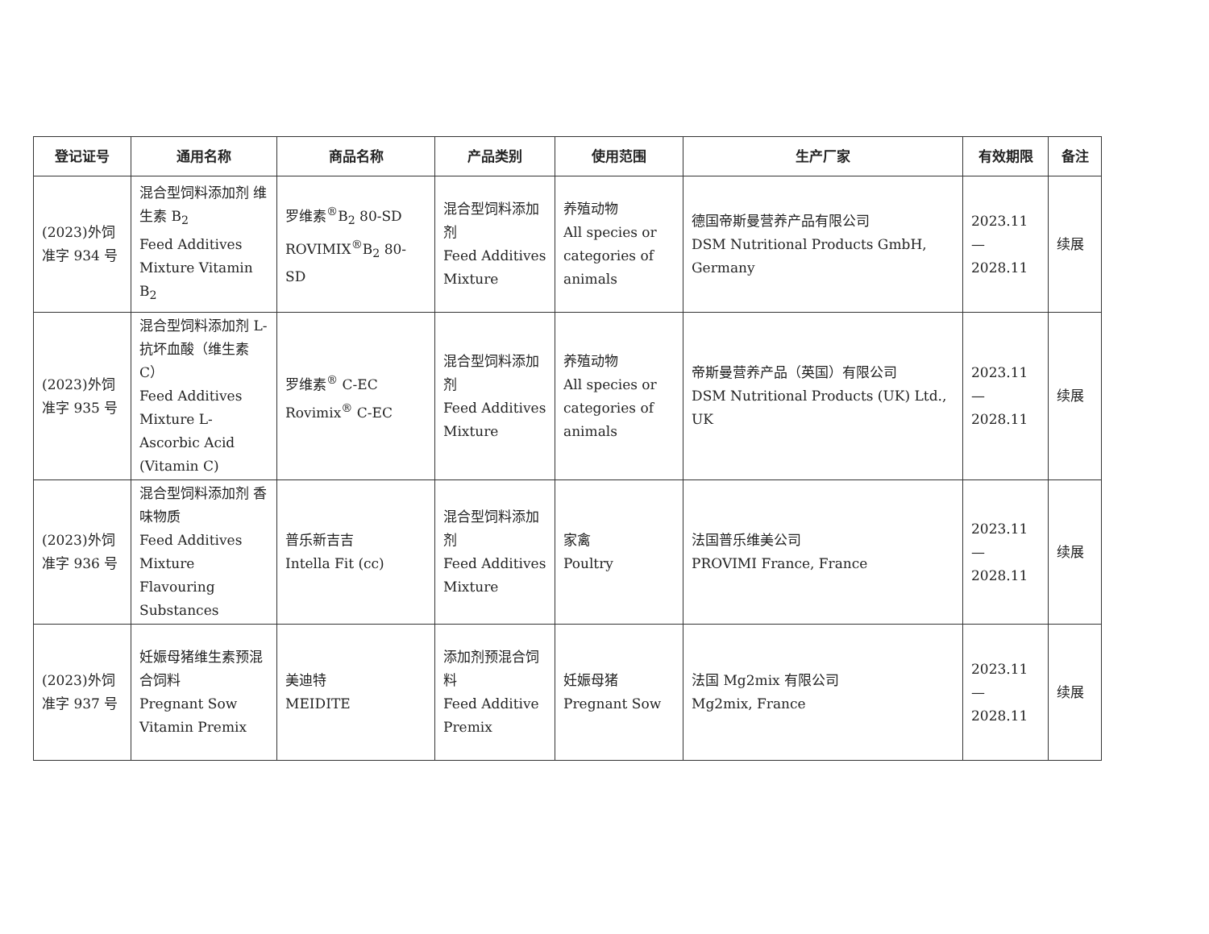| 登记证号 | 通用名称 | 商品名称 | 产品类别 | 使用范围 | 生产厂家 | 有效期限 | 备注 |
| --- | --- | --- | --- | --- | --- | --- | --- |
| (2023)外饲准字 934 号 | 混合型饲料添加剂 维生素 B<sub>2</sub> Feed Additives Mixture Vitamin B<sub>2</sub> | 罗维素<sup>®</sup>B<sub>2</sub> 80-SD ROVIMIX<sup>®</sup>B<sub>2</sub> 80-SD | 混合型饲料添加剂 Feed Additives Mixture | 养殖动物 All species or categories of animals | 德国帝斯曼营养产品有限公司 DSM Nutritional Products GmbH, Germany | 2023.11 — 2028.11 | 续展 |
| (2023)外饲准字 935 号 | 混合型饲料添加剂 L-抗坏血酸（维生素 C） Feed Additives Mixture L-Ascorbic Acid (Vitamin C) | 罗维素<sup>®</sup> C-EC Rovimix<sup>®</sup> C-EC | 混合型饲料添加剂 Feed Additives Mixture | 养殖动物 All species or categories of animals | 帝斯曼营养产品（英国）有限公司 DSM Nutritional Products (UK) Ltd., UK | 2023.11 — 2028.11 | 续展 |
| (2023)外饲准字 936 号 | 混合型饲料添加剂 香味物质 Feed Additives Mixture Flavouring Substances | 普乐新吉吉 Intella Fit (cc) | 混合型饲料添加剂 Feed Additives Mixture | 家禽 Poultry | 法国普乐维美公司 PROVIMI France, France | 2023.11 — 2028.11 | 续展 |
| (2023)外饲准字 937 号 | 妊娠母猪维生素预混合饲料 Pregnant Sow Vitamin Premix | 美迪特 MEIDITE | 添加剂预混合饲料 Feed Additive Premix | 妊娠母猪 Pregnant Sow | 法国 Mg2mix 有限公司 Mg2mix, France | 2023.11 — 2028.11 | 续展 |